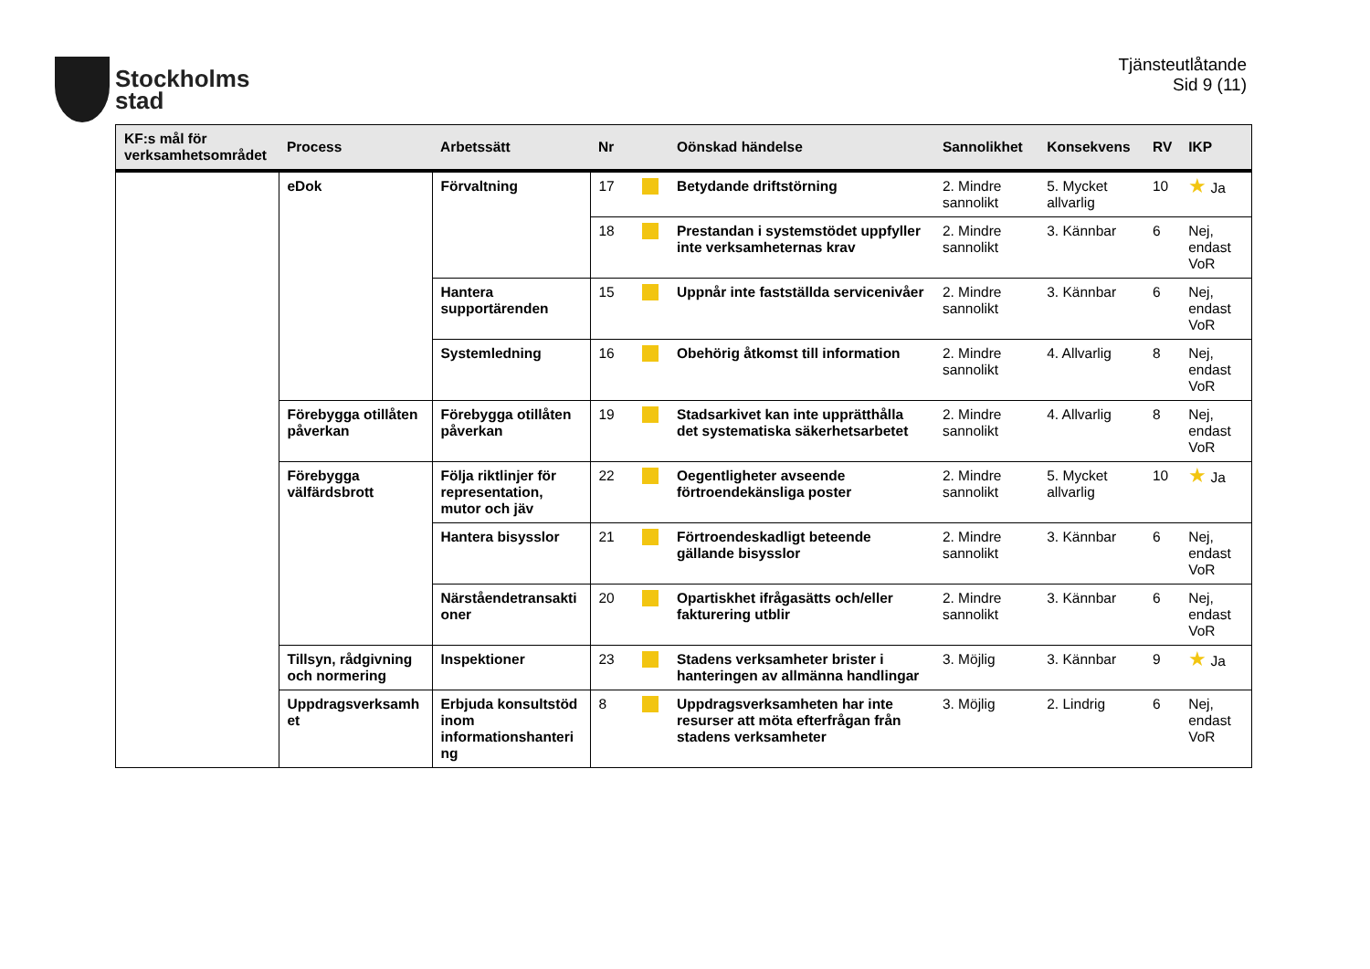Stockholms
stad
Tjänsteutlåtande
Sid 9 (11)
| KF:s mål för verksamhetsområdet | Process | Arbetssätt | Nr | | Oönskad händelse | Sannolikhet | Konsekvens | RV | IKP |
| --- | --- | --- | --- | --- | --- | --- | --- | --- | --- |
| | eDok | Förvaltning | 17 | | Betydande driftstörning | 2. Mindre sannolikt | 5. Mycket allvarlig | 10 | ★ Ja |
| | | | 18 | | Prestandan i systemstödet uppfyller inte verksamheternas krav | 2. Mindre sannolikt | 3. Kännbar | 6 | Nej, endast VoR |
| | | Hantera supportärenden | 15 | | Uppnår inte fastställda servicenivåer | 2. Mindre sannolikt | 3. Kännbar | 6 | Nej, endast VoR |
| | | Systemledning | 16 | | Obehörig åtkomst till information | 2. Mindre sannolikt | 4. Allvarlig | 8 | Nej, endast VoR |
| | Förebygga otillåten påverkan | Förebygga otillåten påverkan | 19 | | Stadsarkivet kan inte upprätthålla det systematiska säkerhetsarbetet | 2. Mindre sannolikt | 4. Allvarlig | 8 | Nej, endast VoR |
| | Förebygga välfärdsbrott | Följa riktlinjer för representation, mutor och jäv | 22 | | Oegentligheter avseende förtroendekänsliga poster | 2. Mindre sannolikt | 5. Mycket allvarlig | 10 | ★ Ja |
| | | Hantera bisysslor | 21 | | Förtroendeskadligt beteende gällande bisysslor | 2. Mindre sannolikt | 3. Kännbar | 6 | Nej, endast VoR |
| | | Närståendetransakti oner | 20 | | Opartiskhet ifrågasätts och/eller fakturering utblir | 2. Mindre sannolikt | 3. Kännbar | 6 | Nej, endast VoR |
| | Tillsyn, rådgivning och normering | Inspektioner | 23 | | Stadens verksamheter brister i hanteringen av allmänna handlingar | 3. Möjlig | 3. Kännbar | 9 | ★ Ja |
| | Uppdragsverksamh et | Erbjuda konsultstöd inom informationshanteri ng | 8 | | Uppdragsverksamheten har inte resurser att möta efterfrågan från stadens verksamheter | 3. Möjlig | 2. Lindrig | 6 | Nej, endast VoR |